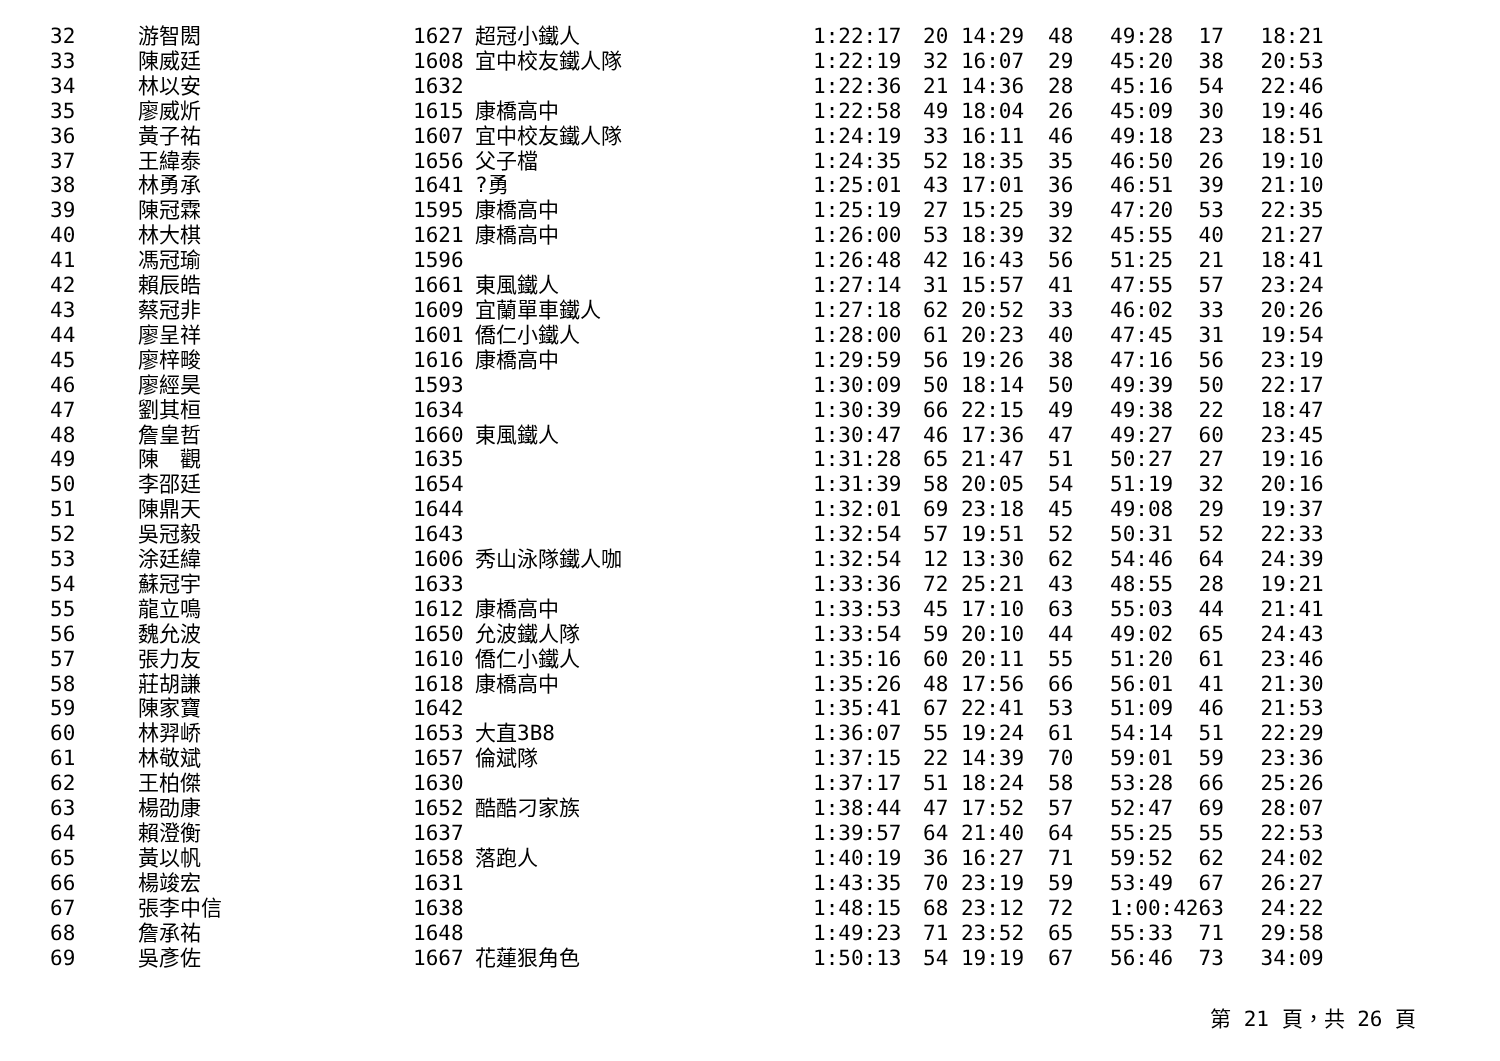| 32 | 游智閎 | 1627 | 超冠小鐵人 | 1:22:17 | 20 14:29 | 48 | 49:28 | 17 | 18:21 |
| 33 | 陳威廷 | 1608 | 宜中校友鐵人隊 | 1:22:19 | 32 16:07 | 29 | 45:20 | 38 | 20:53 |
| 34 | 林以安 | 1632 | | 1:22:36 | 21 14:36 | 28 | 45:16 | 54 | 22:46 |
| 35 | 廖威炘 | 1615 | 康橋高中 | 1:22:58 | 49 18:04 | 26 | 45:09 | 30 | 19:46 |
| 36 | 黃子祐 | 1607 | 宜中校友鐵人隊 | 1:24:19 | 33 16:11 | 46 | 49:18 | 23 | 18:51 |
| 37 | 王緯泰 | 1656 | 父子檔 | 1:24:35 | 52 18:35 | 35 | 46:50 | 26 | 19:10 |
| 38 | 林勇承 | 1641 | ?勇 | 1:25:01 | 43 17:01 | 36 | 46:51 | 39 | 21:10 |
| 39 | 陳冠霖 | 1595 | 康橋高中 | 1:25:19 | 27 15:25 | 39 | 47:20 | 53 | 22:35 |
| 40 | 林大棋 | 1621 | 康橋高中 | 1:26:00 | 53 18:39 | 32 | 45:55 | 40 | 21:27 |
| 41 | 馮冠瑜 | 1596 | | 1:26:48 | 42 16:43 | 56 | 51:25 | 21 | 18:41 |
| 42 | 賴辰皓 | 1661 | 東風鐵人 | 1:27:14 | 31 15:57 | 41 | 47:55 | 57 | 23:24 |
| 43 | 蔡冠非 | 1609 | 宜蘭單車鐵人 | 1:27:18 | 62 20:52 | 33 | 46:02 | 33 | 20:26 |
| 44 | 廖呈祥 | 1601 | 僑仁小鐵人 | 1:28:00 | 61 20:23 | 40 | 47:45 | 31 | 19:54 |
| 45 | 廖梓畯 | 1616 | 康橋高中 | 1:29:59 | 56 19:26 | 38 | 47:16 | 56 | 23:19 |
| 46 | 廖經昊 | 1593 | | 1:30:09 | 50 18:14 | 50 | 49:39 | 50 | 22:17 |
| 47 | 劉其桓 | 1634 | | 1:30:39 | 66 22:15 | 49 | 49:38 | 22 | 18:47 |
| 48 | 詹皇哲 | 1660 | 東風鐵人 | 1:30:47 | 46 17:36 | 47 | 49:27 | 60 | 23:45 |
| 49 | 陳 觀 | 1635 | | 1:31:28 | 65 21:47 | 51 | 50:27 | 27 | 19:16 |
| 50 | 李邵廷 | 1654 | | 1:31:39 | 58 20:05 | 54 | 51:19 | 32 | 20:16 |
| 51 | 陳鼎天 | 1644 | | 1:32:01 | 69 23:18 | 45 | 49:08 | 29 | 19:37 |
| 52 | 吳冠毅 | 1643 | | 1:32:54 | 57 19:51 | 52 | 50:31 | 52 | 22:33 |
| 53 | 涂廷緯 | 1606 | 秀山泳隊鐵人咖 | 1:32:54 | 12 13:30 | 62 | 54:46 | 64 | 24:39 |
| 54 | 蘇冠宇 | 1633 | | 1:33:36 | 72 25:21 | 43 | 48:55 | 28 | 19:21 |
| 55 | 龍立鳴 | 1612 | 康橋高中 | 1:33:53 | 45 17:10 | 63 | 55:03 | 44 | 21:41 |
| 56 | 魏允波 | 1650 | 允波鐵人隊 | 1:33:54 | 59 20:10 | 44 | 49:02 | 65 | 24:43 |
| 57 | 張力友 | 1610 | 僑仁小鐵人 | 1:35:16 | 60 20:11 | 55 | 51:20 | 61 | 23:46 |
| 58 | 莊胡謙 | 1618 | 康橋高中 | 1:35:26 | 48 17:56 | 66 | 56:01 | 41 | 21:30 |
| 59 | 陳家寶 | 1642 | | 1:35:41 | 67 22:41 | 53 | 51:09 | 46 | 21:53 |
| 60 | 林羿峤 | 1653 | 大直3B8 | 1:36:07 | 55 19:24 | 61 | 54:14 | 51 | 22:29 |
| 61 | 林敬斌 | 1657 | 倫斌隊 | 1:37:15 | 22 14:39 | 70 | 59:01 | 59 | 23:36 |
| 62 | 王柏傑 | 1630 | | 1:37:17 | 51 18:24 | 58 | 53:28 | 66 | 25:26 |
| 63 | 楊劭康 | 1652 | 酷酷刁家族 | 1:38:44 | 47 17:52 | 57 | 52:47 | 69 | 28:07 |
| 64 | 賴澄衡 | 1637 | | 1:39:57 | 64 21:40 | 64 | 55:25 | 55 | 22:53 |
| 65 | 黃以帆 | 1658 | 落跑人 | 1:40:19 | 36 16:27 | 71 | 59:52 | 62 | 24:02 |
| 66 | 楊竣宏 | 1631 | | 1:43:35 | 70 23:19 | 59 | 53:49 | 67 | 26:27 |
| 67 | 張李中信 | 1638 | | 1:48:15 | 68 23:12 | 72 | 1:00:42 | 63 | 24:22 |
| 68 | 詹承祐 | 1648 | | 1:49:23 | 71 23:52 | 65 | 55:33 | 71 | 29:58 |
| 69 | 吳彥佐 | 1667 | 花蓮狠角色 | 1:50:13 | 54 19:19 | 67 | 56:46 | 73 | 34:09 |
第 21 頁，共 26 頁